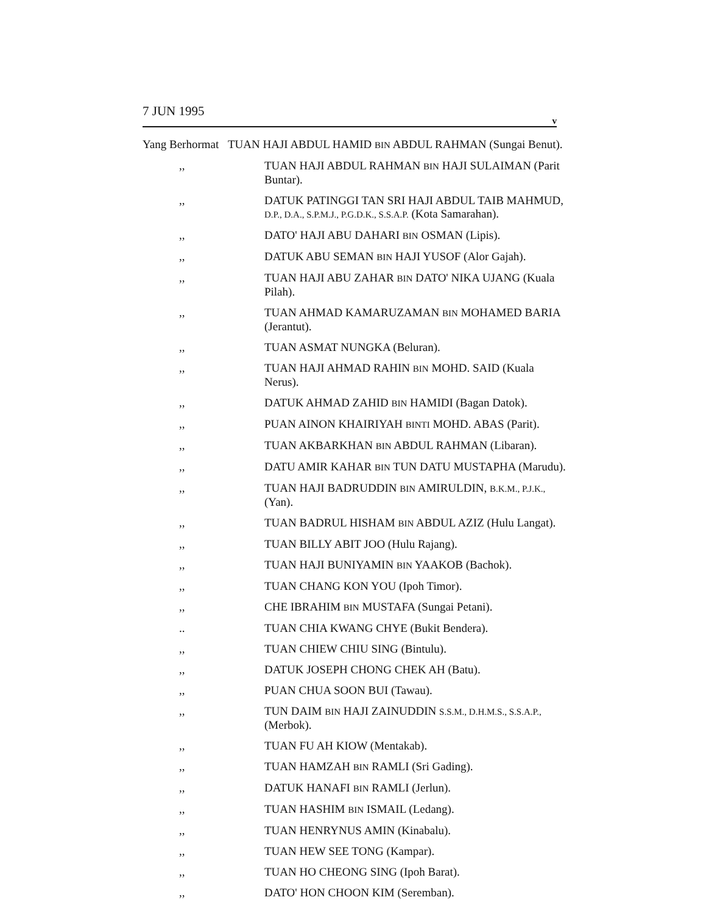7 JUN 1995 v
Yang Berhormat
TUAN HAJI ABDUL HAMID BIN ABDUL RAHMAN (Sungai Benut).
,, TUAN HAJI ABDUL RAHMAN BIN HAJI SULAIMAN (Parit Buntar).
,, DATUK PATINGGI TAN SRI HAJI ABDUL TAIB MAHMUD, D.P., D.A., S.P.M.J., P.G.D.K., S.S.A.P. (Kota Samarahan).
,, DATO' HAJI ABU DAHARI BIN OSMAN (Lipis).
,, DATUK ABU SEMAN BIN HAJI YUSOF (Alor Gajah).
,, TUAN HAJI ABU ZAHAR BIN DATO' NIKA UJANG (Kuala Pilah).
,, TUAN AHMAD KAMARUZAMAN BIN MOHAMED BARIA (Jerantut).
,, TUAN ASMAT NUNGKA (Beluran).
,, TUAN HAJI AHMAD RAHIN BIN MOHD. SAID (Kuala Nerus).
,, DATUK AHMAD ZAHID BIN HAMIDI (Bagan Datok).
,, PUAN AINON KHAIRIYAH BINTI MOHD. ABAS (Parit).
,, TUAN AKBARKHAN BIN ABDUL RAHMAN (Libaran).
,, DATU AMIR KAHAR BIN TUN DATU MUSTAPHA (Marudu).
,, TUAN HAJI BADRUDDIN BIN AMIRULDIN, B.K.M., P.J.K., (Yan).
,, TUAN BADRUL HISHAM BIN ABDUL AZIZ (Hulu Langat).
,, TUAN BILLY ABIT JOO (Hulu Rajang).
,, TUAN HAJI BUNIYAMIN BIN YAAKOB (Bachok).
,, TUAN CHANG KON YOU (Ipoh Timor).
,, CHE IBRAHIM BIN MUSTAFA (Sungai Petani).
.. TUAN CHIA KWANG CHYE (Bukit Bendera).
,, TUAN CHIEW CHIU SING (Bintulu).
,, DATUK JOSEPH CHONG CHEK AH (Batu).
,, PUAN CHUA SOON BUI (Tawau).
,, TUN DAIM BIN HAJI ZAINUDDIN S.S.M., D.H.M.S., S.S.A.P., (Merbok).
,, TUAN FU AH KIOW (Mentakab).
,, TUAN HAMZAH BIN RAMLI (Sri Gading).
,, DATUK HANAFI BIN RAMLI (Jerlun).
,, TUAN HASHIM BIN ISMAIL (Ledang).
,, TUAN HENRYNUS AMIN (Kinabalu).
,, TUAN HEW SEE TONG (Kampar).
,, TUAN HO CHEONG SING (Ipoh Barat).
,, DATO' HON CHOON KIM (Seremban).